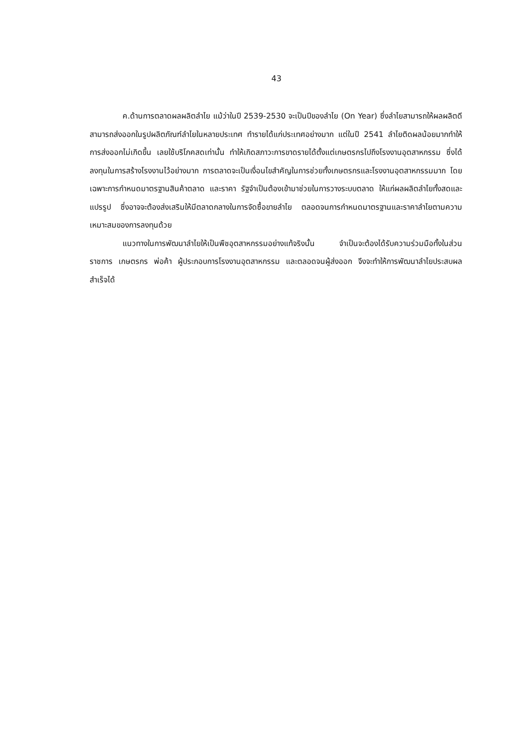43
ค.ด้านการตลาดผลผลิตลำไย แม้ว่าในปี 2539-2530 จะเป็นปีของลำไย (On Year) ซึ่งลำไยสามารถให้ผลผลิตดี สามารถส่งออกในรูปผลิตภัณฑ์ลำไยในหลายประเทศ ทำรายได้แก่ประเทศอย่างมาก แต่ในปี 2541 ลำไยติดผลน้อยมากทำให้การส่งออกไม่เกิดขึ้น เลยใช้บริโภคสดเท่านั้น ทำให้เกิดสภาวะการขาดรายได้ตั้งแต่เกษตรกรไปถึงโรงงานอุตสาหกรรม ซึ่งได้ลงทุนในการสร้างโรงงานไว้อย่างมาก การตลาดจะเป็นเงื่อนไขสำคัญในการช่วยทั้งเกษตรกรและโรงงานอุตสาหกรรมมาก โดยเฉพาะการกำหนดมาตรฐานสินค้าตลาด และราคา รัฐจำเป็นต้องเข้ามาช่วยในการวางระบบตลาด ให้แก่ผลผลิตลำไยทั้งสดและแปรรูป ซึ่งอาจจะต้องส่งเสริมให้มีตลาดกลางในการจัดซื้อขายลำไย ตลอดจนการกำหนดมาตรฐานและราคาลำไยตามความเหมาะสมของการลงทุนด้วย
แนวทางในการพัฒนาลำไยให้เป็นพืชอุตสาหกรรมอย่างแท้จริงนั้น จำเป็นจะต้องได้รับความร่วมมือทั้งในส่วนราชการ เกษตรกร พ่อค้า ผู้ประกอบการโรงงานอุตสาหกรรม และตลอดจนผู้ส่งออก จึงจะทำให้การพัฒนาลำไยประสบผลสำเร็จได้